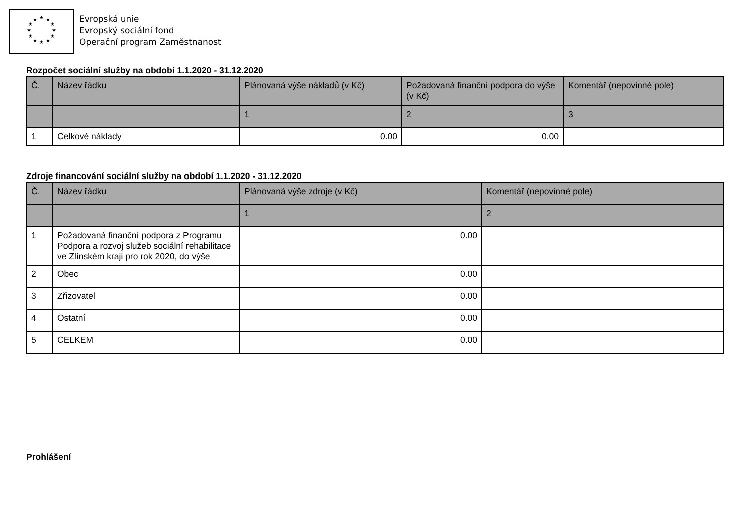★
★
★
★
★
★
★
★
★
★
★
★
Evropská unie
Evropský sociální fond
Operační program Zaměstnanost
Rozpočet sociální služby na období 1.1.2020 - 31.12.2020
| Č. | Název řádku | Plánovaná výše nákladů (v Kč) | Požadovaná finanční podpora do výše (v Kč) | Komentář (nepovinné pole) |
| --- | --- | --- | --- | --- |
| | | 1 | 2 | 3 |
| 1 | Celkové náklady | 0.00 | 0.00 | |
Zdroje financování sociální služby na období 1.1.2020 - 31.12.2020
| Č. | Název řádku | Plánovaná výše zdroje (v Kč) | Komentář (nepovinné pole) |
| --- | --- | --- | --- |
| | | 1 | 2 |
| 1 | Požadovaná finanční podpora z Programu Podpora a rozvoj služeb sociální rehabilitace ve Zlínském kraji pro rok 2020, do výše | 0.00 | |
| 2 | Obec | 0.00 | |
| 3 | Zřizovatel | 0.00 | |
| 4 | Ostatní | 0.00 | |
| 5 | CELKEM | 0.00 | |
Prohlášení